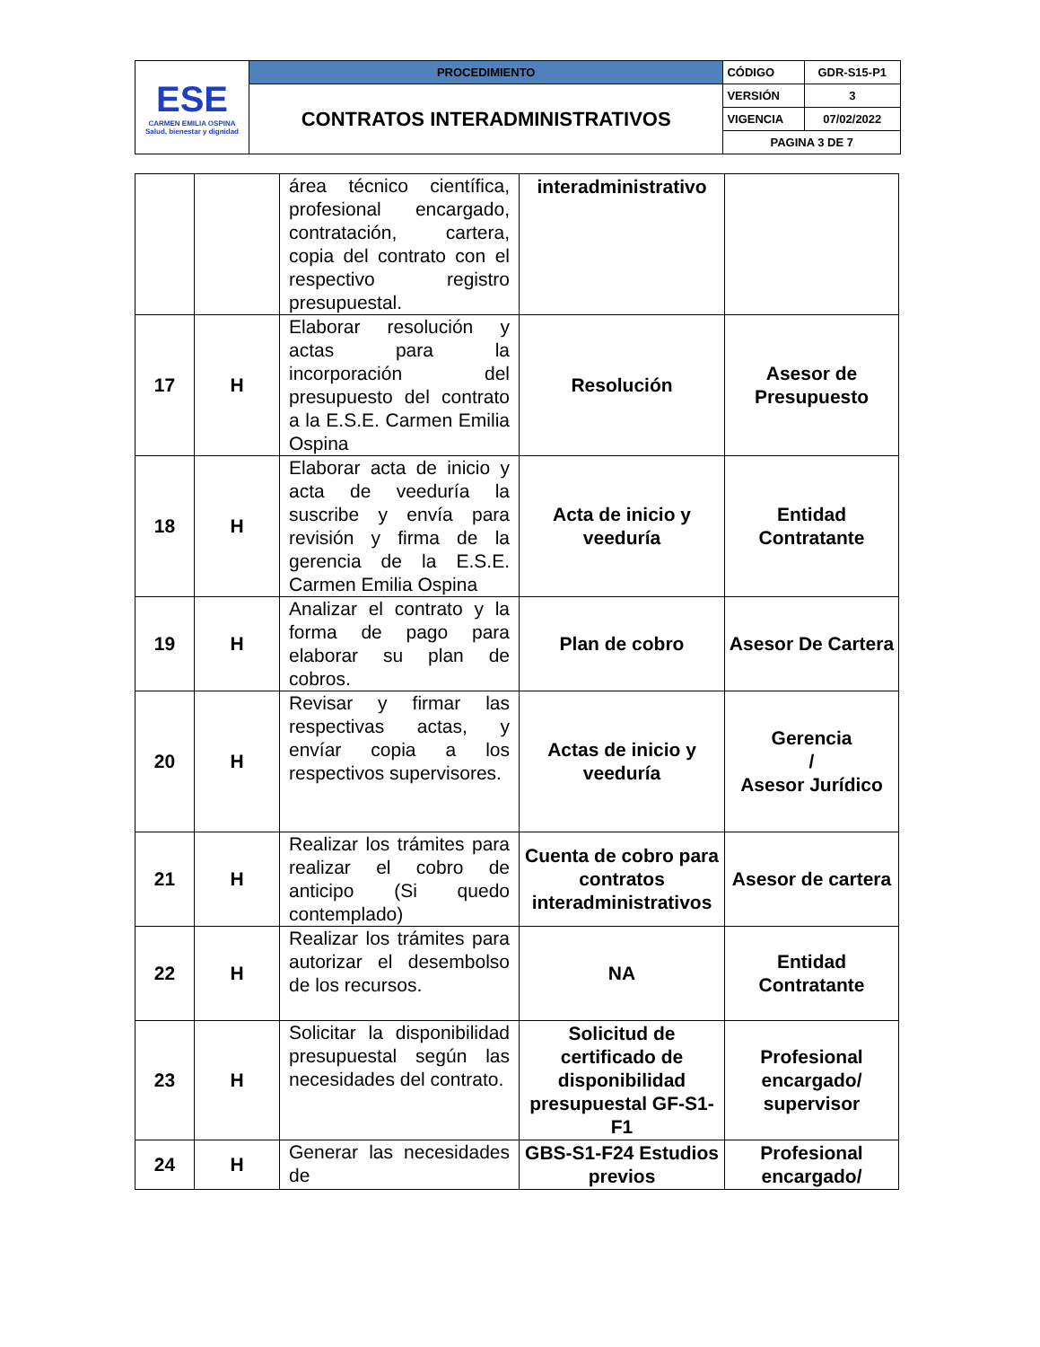| ESE CARMEN EMILIA OSPINA Salud, bienestar y dignidad | PROCEDIMIENTO | CÓDIGO | GDR-S15-P1 |
| | CONTRATOS INTERADMINISTRATIVOS | VERSIÓN | 3 |
| | | VIGENCIA | 07/02/2022 |
| | | PAGINA 3 DE 7 | |
| | | área técnico científica, profesional encargado, contratación, cartera, copia del contrato con el respectivo registro presupuestal. | interadministrativo | |
| 17 | H | Elaborar resolución y actas para la incorporación del presupuesto del contrato a la E.S.E. Carmen Emilia Ospina | Resolución | Asesor de Presupuesto |
| 18 | H | Elaborar acta de inicio y acta de veeduría la suscribe y envía para revisión y firma de la gerencia de la E.S.E. Carmen Emilia Ospina | Acta de inicio y veeduría | Entidad Contratante |
| 19 | H | Analizar el contrato y la forma de pago para elaborar su plan de cobros. | Plan de cobro | Asesor De Cartera |
| 20 | H | Revisar y firmar las respectivas actas, y envíar copia a los respectivos supervisores. | Actas de inicio y veeduría | Gerencia / Asesor Jurídico |
| 21 | H | Realizar los trámites para realizar el cobro de anticipo (Si quedo contemplado) | Cuenta de cobro para contratos interadministrativos | Asesor de cartera |
| 22 | H | Realizar los trámites para autorizar el desembolso de los recursos. | NA | Entidad Contratante |
| 23 | H | Solicitar la disponibilidad presupuestal según las necesidades del contrato. | Solicitud de certificado de disponibilidad presupuestal GF-S1-F1 | Profesional encargado/ supervisor |
| 24 | H | Generar las necesidades de | GBS-S1-F24 Estudios previos | Profesional encargado/ |